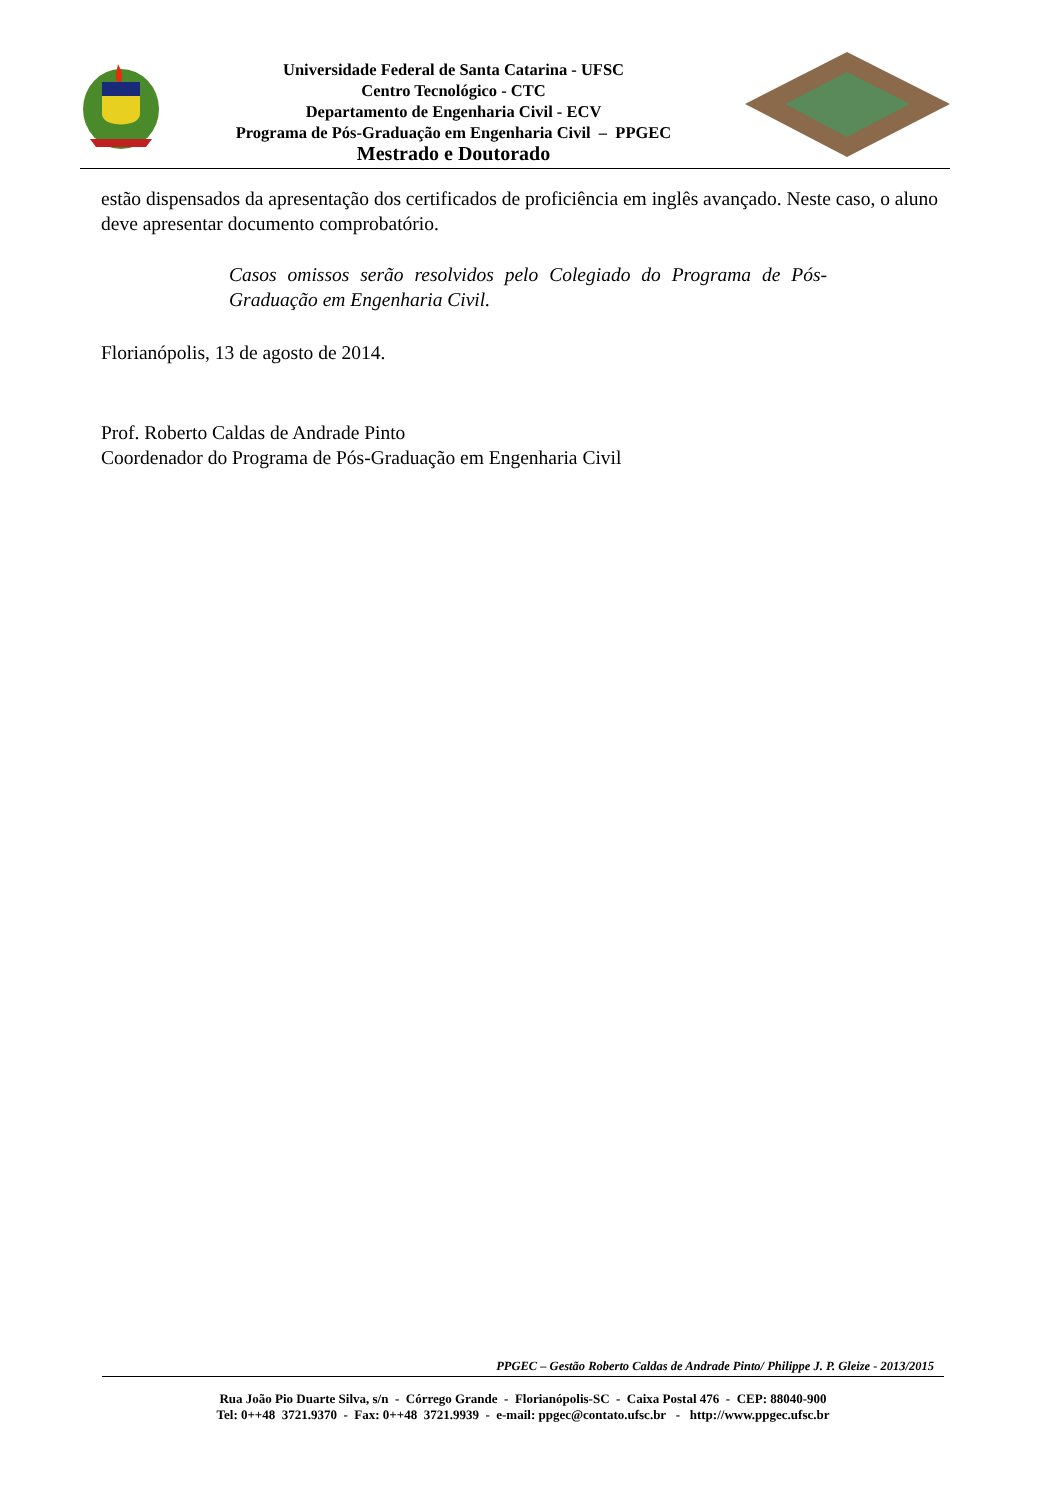Universidade Federal de Santa Catarina - UFSC
Centro Tecnológico - CTC
Departamento de Engenharia Civil - ECV
Programa de Pós-Graduação em Engenharia Civil – PPGEC
Mestrado e Doutorado
estão dispensados da apresentação dos certificados de proficiência em inglês avançado. Neste caso, o aluno deve apresentar documento comprobatório.
Casos omissos serão resolvidos pelo Colegiado do Programa de Pós-Graduação em Engenharia Civil.
Florianópolis, 13 de agosto de 2014.
Prof. Roberto Caldas de Andrade Pinto
Coordenador do Programa de Pós-Graduação em Engenharia Civil
PPGEC – Gestão Roberto Caldas de Andrade Pinto/ Philippe J. P. Gleize - 2013/2015
Rua João Pio Duarte Silva, s/n - Córrego Grande - Florianópolis-SC - Caixa Postal 476 - CEP: 88040-900
Tel: 0++48 3721.9370 - Fax: 0++48 3721.9939 - e-mail: ppgec@contato.ufsc.br - http://www.ppgec.ufsc.br